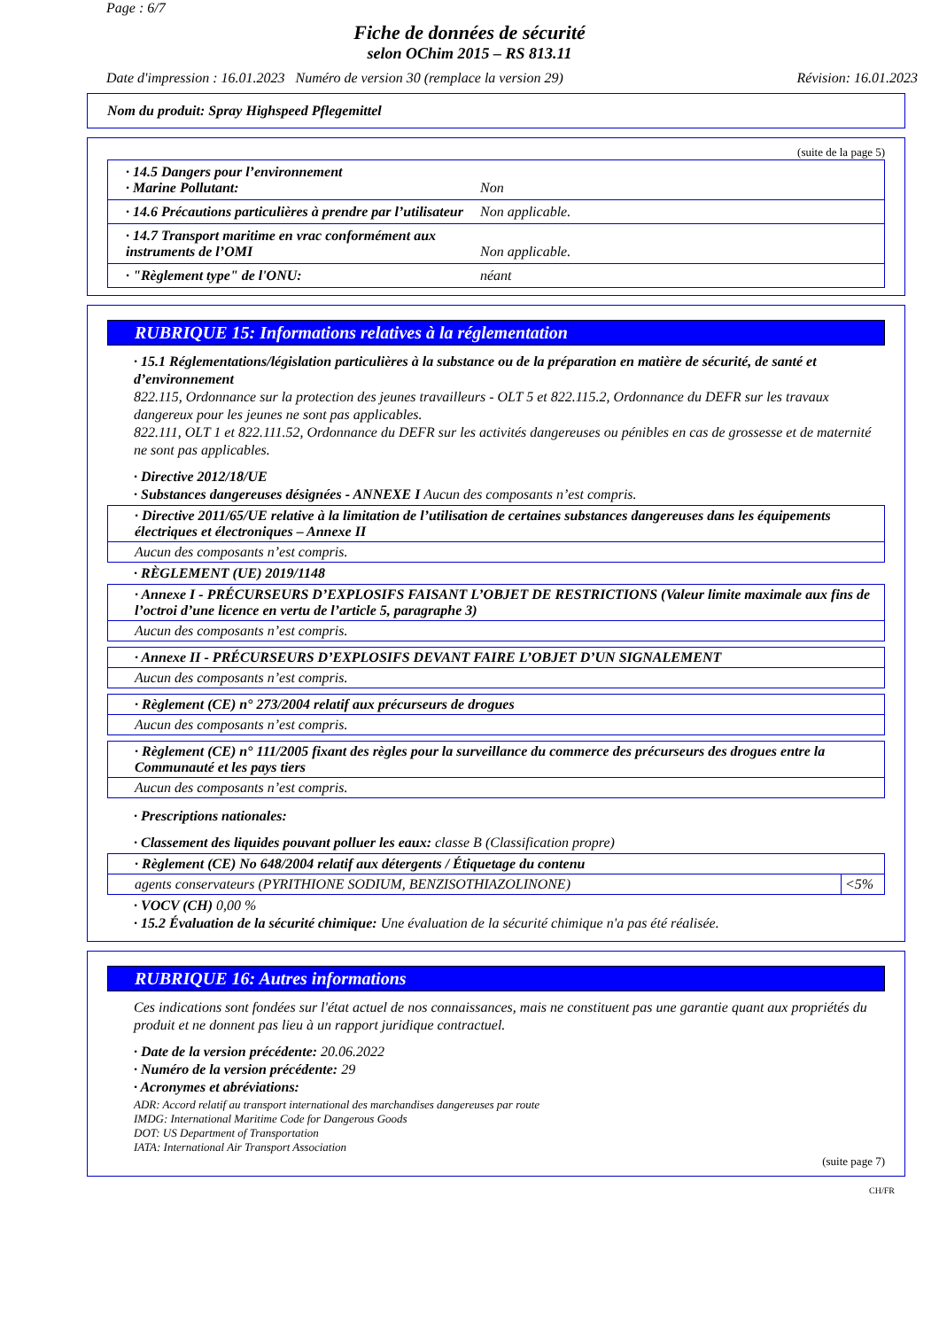Page : 6/7
Fiche de données de sécurité
selon OChim 2015 – RS 813.11
Date d'impression : 16.01.2023 Numéro de version 30 (remplace la version 29) Révision: 16.01.2023
Nom du produit: Spray Highspeed Pflegemittel
(suite de la page 5)
· 14.5 Dangers pour l’environnement
· Marine Pollutant: Non
· 14.6 Précautions particulières à prendre par l’utilisateur Non applicable.
· 14.7 Transport maritime en vrac conformément aux instruments de l’OMI Non applicable.
· "Règlement type" de l'ONU: néant
RUBRIQUE 15: Informations relatives à la réglementation
· 15.1 Réglementations/législation particulières à la substance ou de la préparation en matière de sécurité, de santé et d’environnement
822.115, Ordonnance sur la protection des jeunes travailleurs - OLT 5 et 822.115.2, Ordonnance du DEFR sur les travaux dangereux pour les jeunes ne sont pas applicables.
822.111, OLT 1 et 822.111.52, Ordonnance du DEFR sur les activités dangereuses ou pénibles en cas de grossesse et de maternité ne sont pas applicables.
· Directive 2012/18/UE
· Substances dangereuses désignées - ANNEXE I Aucun des composants n’est compris.
| · Directive 2011/65/UE relative à la limitation de l’utilisation de certaines substances dangereuses dans les équipements électriques et électroniques – Annexe II |
| Aucun des composants n’est compris. |
· RÈGLEMENT (UE) 2019/1148
| · Annexe I - PRÉCURSEURS D’EXPLOSIFS FAISANT L’OBJET DE RESTRICTIONS (Valeur limite maximale aux fins de l’octroi d’une licence en vertu de l’article 5, paragraphe 3) |
| Aucun des composants n’est compris. |
| · Annexe II - PRÉCURSEURS D’EXPLOSIFS DEVANT FAIRE L’OBJET D’UN SIGNALEMENT |
| Aucun des composants n’est compris. |
| · Règlement (CE) n° 273/2004 relatif aux précurseurs de drogues |
| Aucun des composants n’est compris. |
| · Règlement (CE) n° 111/2005 fixant des règles pour la surveillance du commerce des précurseurs des drogues entre la Communauté et les pays tiers |
| Aucun des composants n’est compris. |
· Prescriptions nationales:
· Classement des liquides pouvant polluer les eaux: classe B (Classification propre)
| · Règlement (CE) No 648/2004 relatif aux détergents / Étiquetage du contenu | |
| agents conservateurs (PYRITHIONE SODIUM, BENZISOTHIAZOLINONE) | <5% |
· VOCV (CH) 0,00 %
· 15.2 Évaluation de la sécurité chimique: Une évaluation de la sécurité chimique n'a pas été réalisée.
RUBRIQUE 16: Autres informations
Ces indications sont fondées sur l'état actuel de nos connaissances, mais ne constituent pas une garantie quant aux propriétés du produit et ne donnent pas lieu à un rapport juridique contractuel.
· Date de la version précédente: 20.06.2022
· Numéro de la version précédente: 29
· Acronymes et abréviations:
ADR: Accord relatif au transport international des marchandises dangereuses par route
IMDG: International Maritime Code for Dangerous Goods
DOT: US Department of Transportation
IATA: International Air Transport Association
(suite page 7)
CH/FR